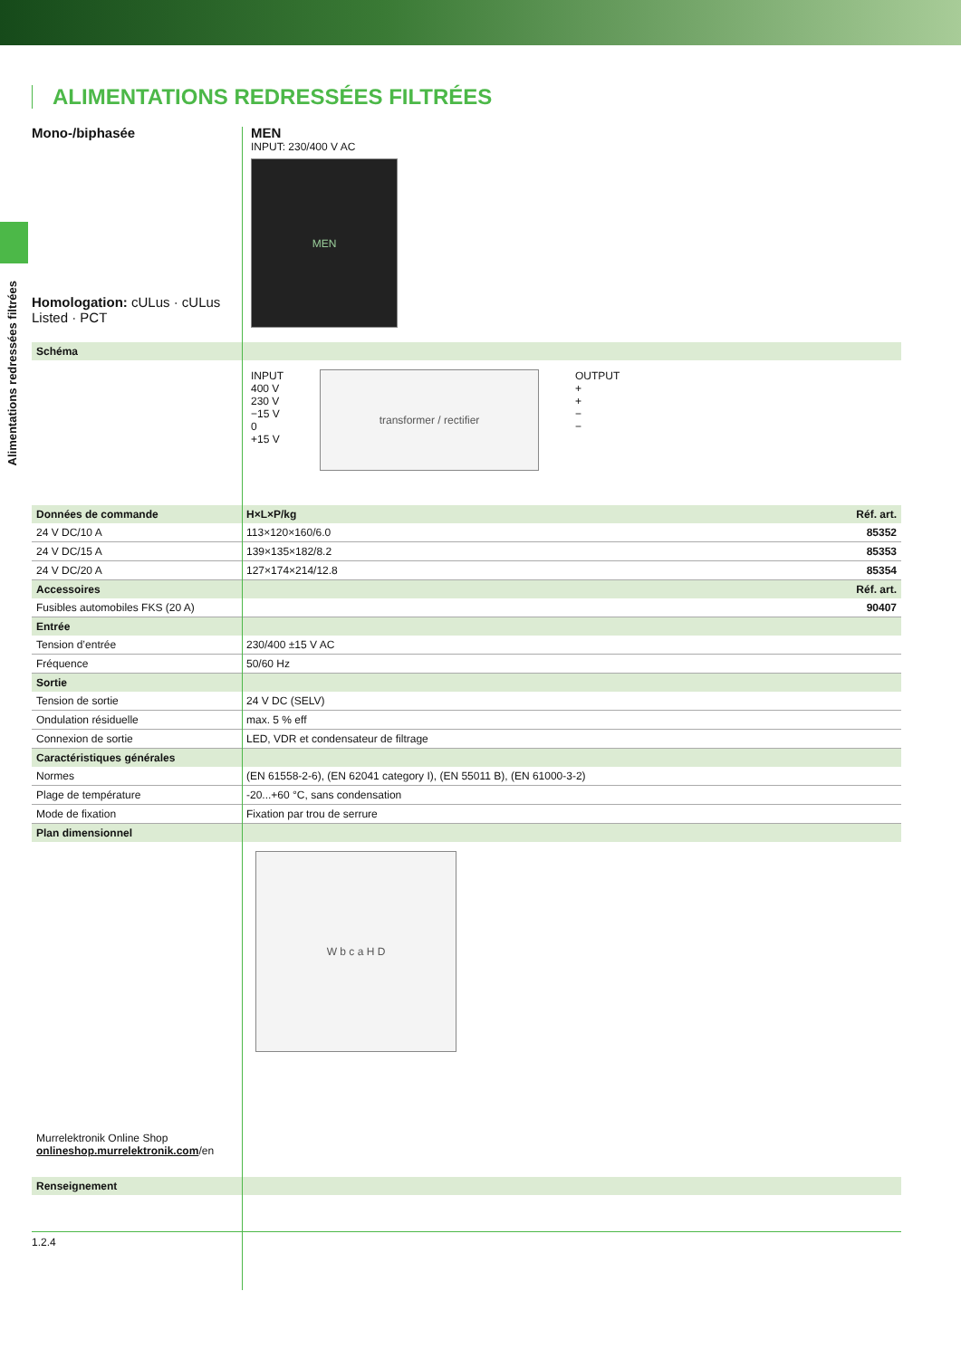Alimentations redressées filtrées
ALIMENTATIONS REDRESSÉES FILTRÉES
Mono-/biphasée
Homologation: cULus · cULus Listed · PCT
MEN
INPUT: 230/400 V AC
MEN
| Schéma | |
INPUT
400 V
230 V
−15 V
0
+15 V
transformer / rectifier
OUTPUT
+
+
−
−
| Données de commande | H×L×P/kg | Réf. art. |
| 24 V DC/10 A | 113×120×160/6.0 | 85352 |
| 24 V DC/15 A | 139×135×182/8.2 | 85353 |
| 24 V DC/20 A | 127×174×214/12.8 | 85354 |
| Accessoires | | Réf. art. |
| Fusibles automobiles FKS (20 A) | | 90407 |
| Entrée | | |
| Tension d’entrée | 230/400 ±15 V AC | |
| Fréquence | 50/60 Hz | |
| Sortie | | |
| Tension de sortie | 24 V DC (SELV) | |
| Ondulation résiduelle | max. 5 % eff | |
| Connexion de sortie | LED, VDR et condensateur de filtrage | |
| Caractéristiques générales | | |
| Normes | (EN 61558-2-6), (EN 62041 category I), (EN 55011 B), (EN 61000-3-2) | |
| Plage de température | -20...+60 °C, sans condensation | |
| Mode de fixation | Fixation par trou de serrure | |
| Plan dimensionnel | | |
Murrelektronik Online Shop
onlineshop.murrelektronik.com/en
W b c a H D
| Renseignement | |
1.2.4